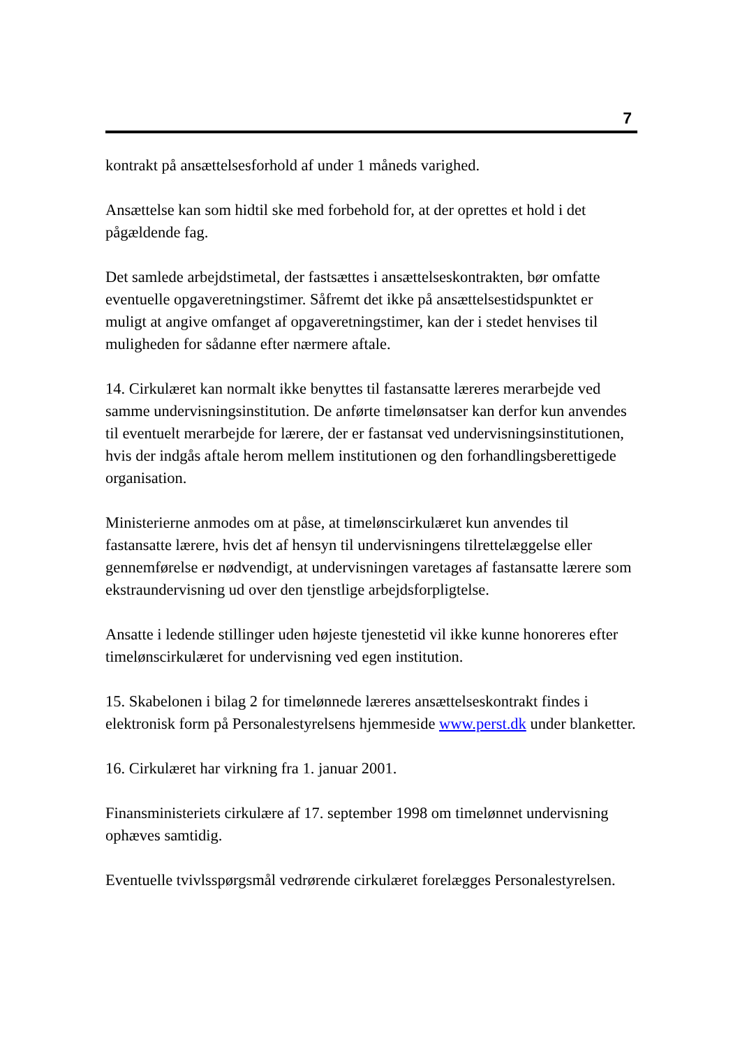7
kontrakt på ansættelsesforhold af under 1 måneds varighed.
Ansættelse kan som hidtil ske med forbehold for, at der oprettes et hold i det pågældende fag.
Det samlede arbejdstimetal, der fastsættes i ansættelseskontrakten, bør omfatte eventuelle opgaveretningstimer. Såfremt det ikke på ansættelsestidspunktet er muligt at angive omfanget af opgaveretningstimer, kan der i stedet henvises til muligheden for sådanne efter nærmere aftale.
14. Cirkulæret kan normalt ikke benyttes til fastansatte læreres merarbejde ved samme undervisningsinstitution. De anførte timelønsatser kan derfor kun anvendes til eventuelt merarbejde for lærere, der er fastansat ved undervisningsinstitutionen, hvis der indgås aftale herom mellem institutionen og den forhandlingsberettigede organisation.
Ministerierne anmodes om at påse, at timelønscirkulæret kun anvendes til fastansatte lærere, hvis det af hensyn til undervisningens tilrettelæggelse eller gennemførelse er nødvendigt, at undervisningen varetages af fastansatte lærere som ekstraundervisning ud over den tjenstlige arbejdsforpligtelse.
Ansatte i ledende stillinger uden højeste tjenestetid vil ikke kunne honoreres efter timelønscirkulæret for undervisning ved egen institution.
15. Skabelonen i bilag 2 for timelønnede læreres ansættelseskontrakt findes i elektronisk form på Personalestyrelsens hjemmeside www.perst.dk under blanketter.
16. Cirkulæret har virkning fra 1. januar 2001.
Finansministeriets cirkulære af 17. september 1998 om timelønnet undervisning ophæves samtidig.
Eventuelle tvivlsspørgsmål vedrørende cirkulæret forelægges Personalestyrelsen.